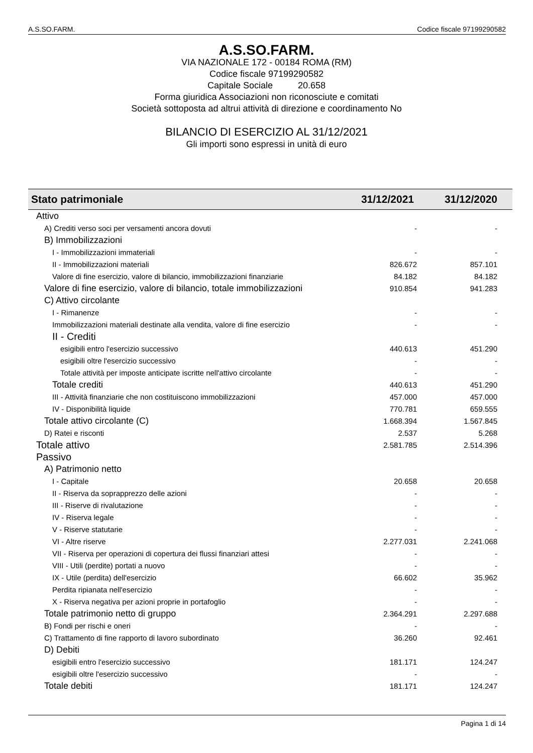A.S.SO.FARM. Codice fiscale 97199290582
A.S.SO.FARM.
VIA NAZIONALE 172 - 00184 ROMA (RM)
Codice fiscale 97199290582
Capitale Sociale 20.658
Forma giuridica Associazioni non riconosciute e comitati
Società sottoposta ad altrui attività di direzione e coordinamento No
BILANCIO DI ESERCIZIO AL 31/12/2021
Gli importi sono espressi in unità di euro
| Stato patrimoniale | 31/12/2021 | 31/12/2020 |
| --- | --- | --- |
| Attivo | | |
| A) Crediti verso soci per versamenti ancora dovuti | - | - |
| B) Immobilizzazioni | | |
| I - Immobilizzazioni immateriali | - | - |
| II - Immobilizzazioni materiali | 826.672 | 857.101 |
| Valore di fine esercizio, valore di bilancio, immobilizzazioni finanziarie | 84.182 | 84.182 |
| Valore di fine esercizio, valore di bilancio, totale immobilizzazioni | 910.854 | 941.283 |
| C) Attivo circolante | | |
| I - Rimanenze | - | - |
| Immobilizzazioni materiali destinate alla vendita, valore di fine esercizio | - | - |
| II - Crediti | | |
| esigibili entro l'esercizio successivo | 440.613 | 451.290 |
| esigibili oltre l'esercizio successivo | - | - |
| Totale attività per imposte anticipate iscritte nell'attivo circolante | - | - |
| Totale crediti | 440.613 | 451.290 |
| III - Attività finanziarie che non costituiscono immobilizzazioni | 457.000 | 457.000 |
| IV - Disponibilità liquide | 770.781 | 659.555 |
| Totale attivo circolante (C) | 1.668.394 | 1.567.845 |
| D) Ratei e risconti | 2.537 | 5.268 |
| Totale attivo | 2.581.785 | 2.514.396 |
| Passivo | | |
| A) Patrimonio netto | | |
| I - Capitale | 20.658 | 20.658 |
| II - Riserva da soprapprezzo delle azioni | - | - |
| III - Riserve di rivalutazione | - | - |
| IV - Riserva legale | - | - |
| V - Riserve statutarie | - | - |
| VI - Altre riserve | 2.277.031 | 2.241.068 |
| VII - Riserva per operazioni di copertura dei flussi finanziari attesi | - | - |
| VIII - Utili (perdite) portati a nuovo | - | - |
| IX - Utile (perdita) dell'esercizio | 66.602 | 35.962 |
| Perdita ripianata nell'esercizio | - | - |
| X - Riserva negativa per azioni proprie in portafoglio | - | - |
| Totale patrimonio netto di gruppo | 2.364.291 | 2.297.688 |
| B) Fondi per rischi e oneri | - | - |
| C) Trattamento di fine rapporto di lavoro subordinato | 36.260 | 92.461 |
| D) Debiti | | |
| esigibili entro l'esercizio successivo | 181.171 | 124.247 |
| esigibili oltre l'esercizio successivo | - | - |
| Totale debiti | 181.171 | 124.247 |
Pagina 1 di 14